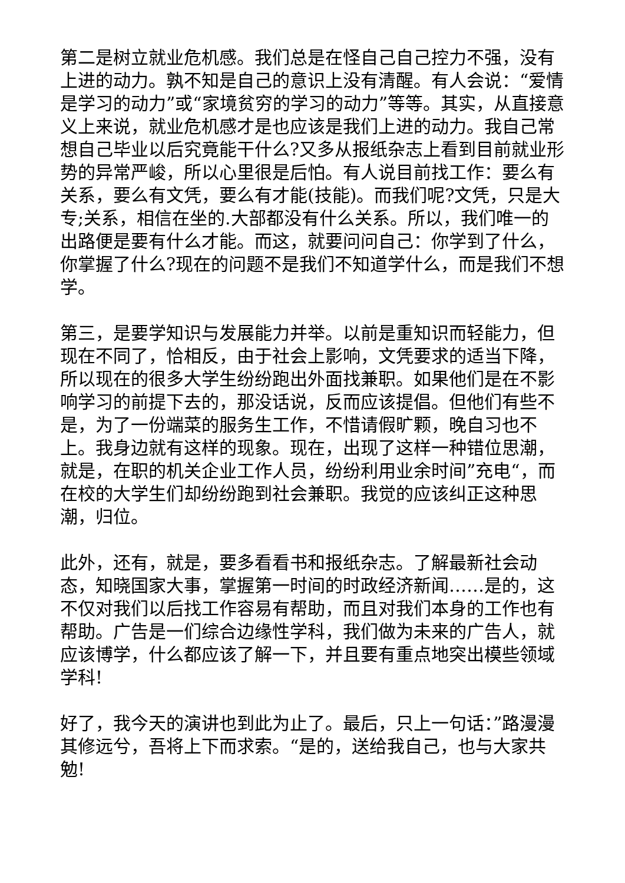第二是树立就业危机感。我们总是在怪自己自己控力不强，没有上进的动力。孰不知是自己的意识上没有清醒。有人会说：“爱情是学习的动力”或“家境贫穷的学习的动力”等等。其实，从直接意义上来说，就业危机感才是也应该是我们上进的动力。我自己常想自己毕业以后究竟能干什么?又多从报纸杂志上看到目前就业形势的异常严峻，所以心里很是后怕。有人说目前找工作：要么有关系，要么有文凭，要么有才能(技能)。而我们呢?文凭，只是大专;关系，相信在坐的.大部都没有什么关系。所以，我们唯一的出路便是要有什么才能。而这，就要问问自己：你学到了什么，你掌握了什么?现在的问题不是我们不知道学什么，而是我们不想学。
第三，是要学知识与发展能力并举。以前是重知识而轻能力，但现在不同了，恰相反，由于社会上影响，文凭要求的适当下降，所以现在的很多大学生纷纷跑出外面找兼职。如果他们是在不影响学习的前提下去的，那没话说，反而应该提倡。但他们有些不是，为了一份端菜的服务生工作，不惜请假旷颗，晚自习也不上。我身边就有这样的现象。现在，出现了这样一种错位思潮，就是，在职的机关企业工作人员，纷纷利用业余时间”充电“，而在校的大学生们却纷纷跑到社会兼职。我觉的应该纠正这种思潮，归位。
此外，还有，就是，要多看看书和报纸杂志。了解最新社会动态，知晓国家大事，掌握第一时间的时政经济新闻……是的，这不仅对我们以后找工作容易有帮助，而且对我们本身的工作也有帮助。广告是一们综合边缘性学科，我们做为未来的广告人，就应该博学，什么都应该了解一下，并且要有重点地突出模些领域学科!
好了，我今天的演讲也到此为止了。最后，只上一句话：”路漫漫其修远兮，吾将上下而求索。“是的，送给我自己，也与大家共勉!